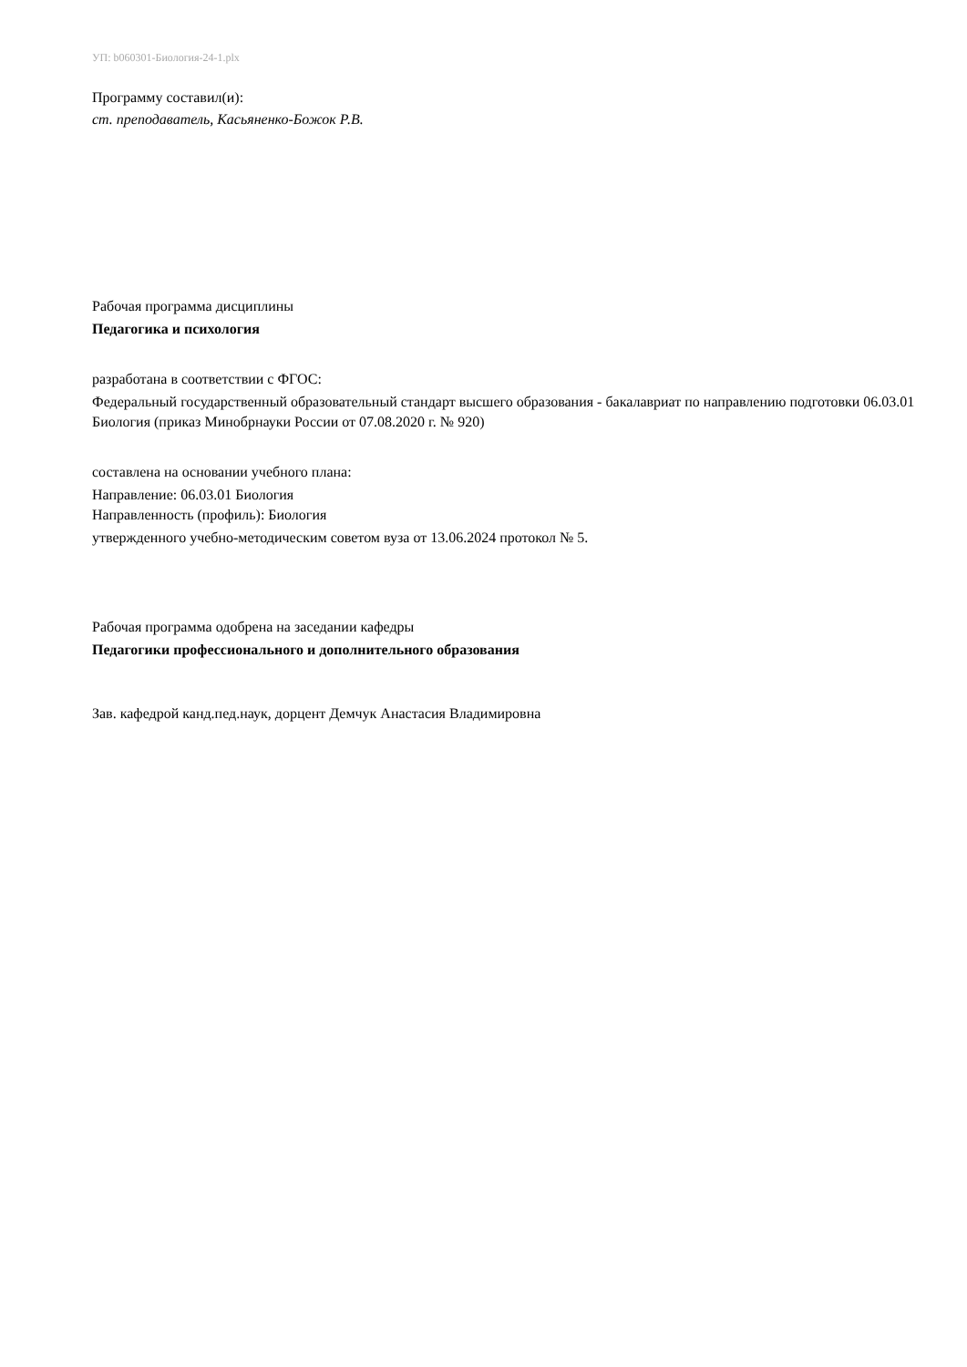УП: b060301-Биология-24-1.plx
Программу составил(и):
ст. преподаватель, Касьяненко-Божок Р.В.
Рабочая программа дисциплины
Педагогика и психология
разработана в соответствии с ФГОС:
Федеральный государственный образовательный стандарт высшего образования - бакалавриат по направлению подготовки 06.03.01 Биология (приказ Минобрнауки России от 07.08.2020 г. № 920)
составлена на основании учебного плана:
Направление: 06.03.01 Биология
Направленность (профиль): Биология
утвержденного учебно-методическим советом вуза от 13.06.2024 протокол № 5.
Рабочая программа одобрена на заседании кафедры
Педагогики профессионального и дополнительного образования
Зав. кафедрой канд.пед.наук, дорцент Демчук Анастасия Владимировна